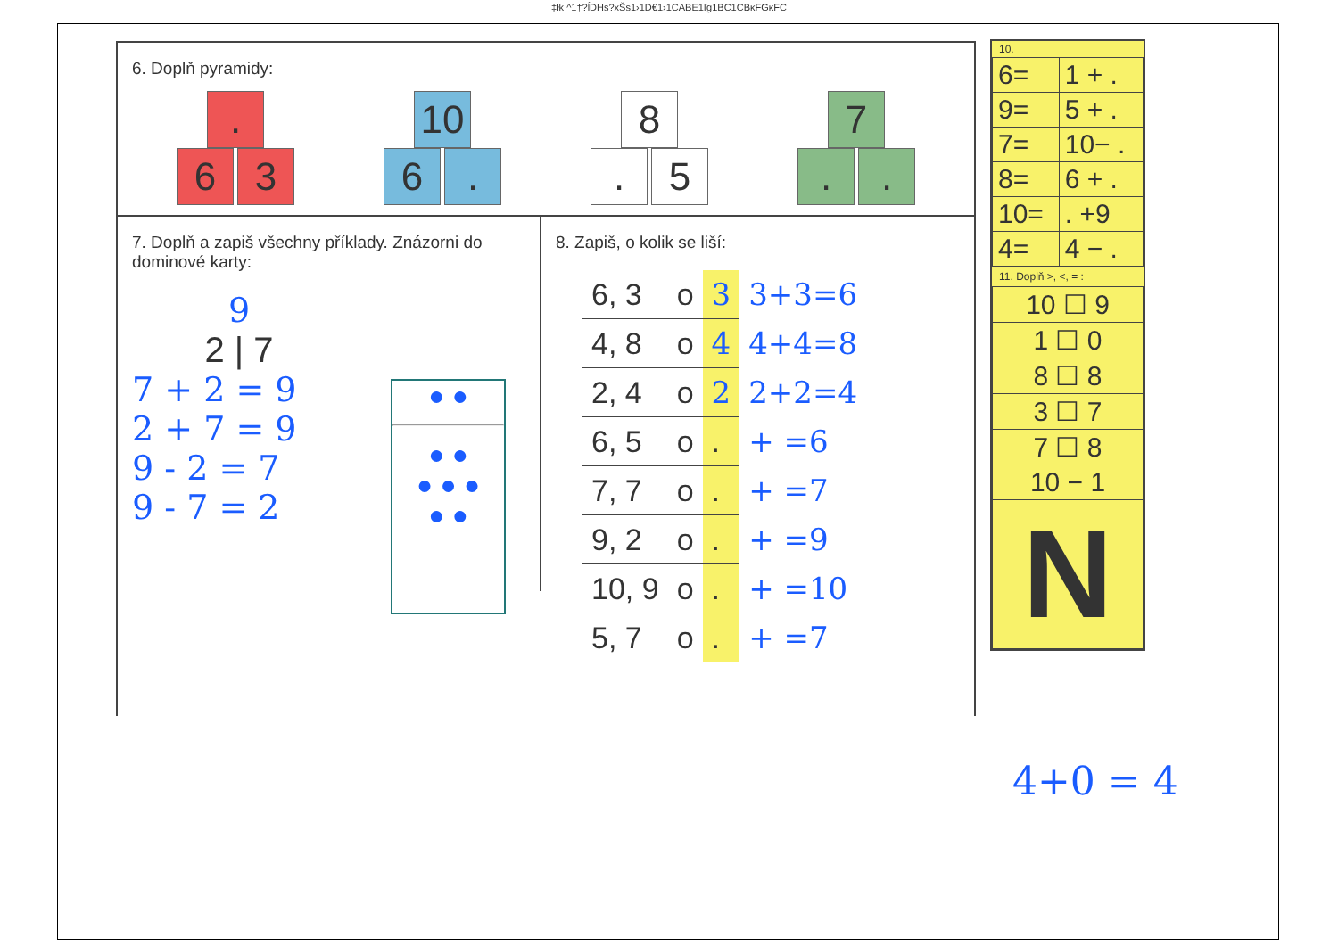‡łk ^1†?ĺDHs?xŠs1›1D€1›1CABE1ľg1BC1CBĸFGĸFC
6. Doplň pyramidy:
.
6 3
10
6.
8
. 5
7
..
7. Doplň a zapiš všechny příklady. Znázorni do dominové karty:
9
2 | 7
7 + 2 = 9
2 + 7 = 9
9 - 2 = 7
9 - 7 = 2
● ●
● ●
● ● ●
● ●
8. Zapiš, o kolik se liší:
| 6, 3 | o | 3 | 3+3=6 |
| 4, 8 | o | 4 | 4+4=8 |
| 2, 4 | o | 2 | 2+2=4 |
| 6, 5 | o | . | + =6 |
| 7, 7 | o | . | + =7 |
| 9, 2 | o | . | + =9 |
| 10, 9 | o | . | + =10 |
| 5, 7 | o | . | + =7 |
10.
| 6= | 1 + . |
| 9= | 5 + . |
| 7= | 10− . |
| 8= | 6 + . |
| 10= | . +9 |
| 4= | 4 − . |
11. Doplň >, <, = :
| 10 ☐ 9 |
| 1 ☐ 0 |
| 8 ☐ 8 |
| 3 ☐ 7 |
| 7 ☐ 8 |
| 10 − 1 |
| N |
4+0 = 4